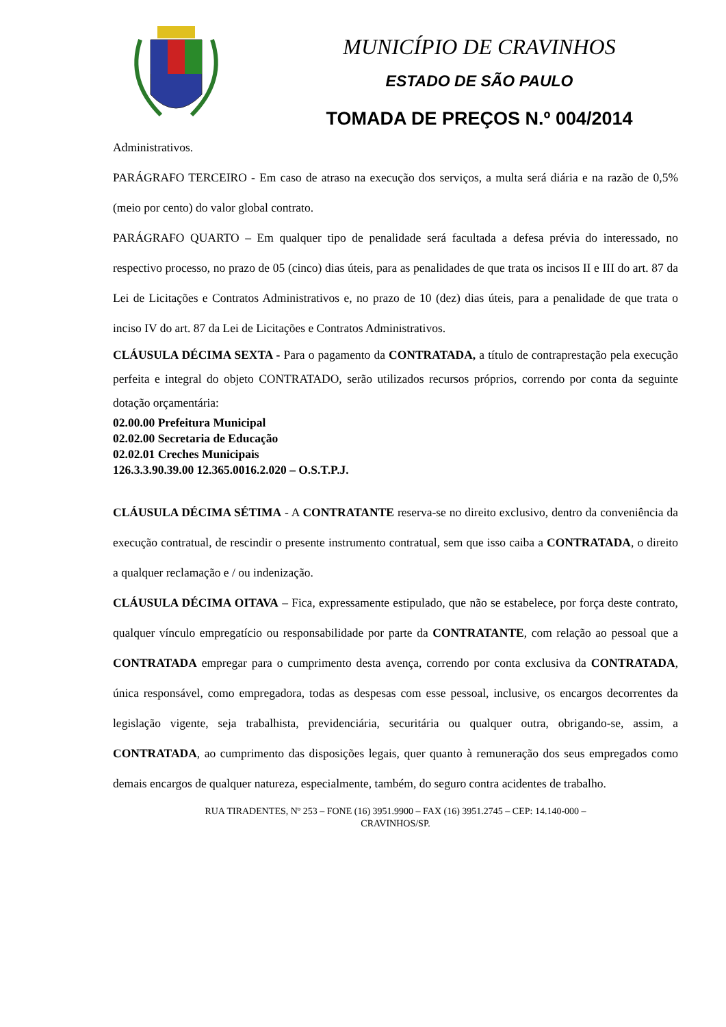MUNICÍPIO DE CRAVINHOS
ESTADO DE SÃO PAULO
TOMADA DE PREÇOS N.º 004/2014
Administrativos.
PARÁGRAFO TERCEIRO - Em caso de atraso na execução dos serviços, a multa será diária e na razão de 0,5% (meio por cento) do valor global contrato.
PARÁGRAFO QUARTO – Em qualquer tipo de penalidade será facultada a defesa prévia do interessado, no respectivo processo, no prazo de 05 (cinco) dias úteis, para as penalidades de que trata os incisos II e III do art. 87 da Lei de Licitações e Contratos Administrativos e, no prazo de 10 (dez) dias úteis, para a penalidade de que trata o inciso IV do art. 87 da Lei de Licitações e Contratos Administrativos.
CLÁUSULA DÉCIMA SEXTA - Para o pagamento da CONTRATADA, a título de contraprestação pela execução perfeita e integral do objeto CONTRATADO, serão utilizados recursos próprios, correndo por conta da seguinte dotação orçamentária:
02.00.00 Prefeitura Municipal
02.02.00 Secretaria de Educação
02.02.01 Creches Municipais
126.3.3.90.39.00 12.365.0016.2.020 – O.S.T.P.J.
CLÁUSULA DÉCIMA SÉTIMA - A CONTRATANTE reserva-se no direito exclusivo, dentro da conveniência da execução contratual, de rescindir o presente instrumento contratual, sem que isso caiba a CONTRATADA, o direito a qualquer reclamação e / ou indenização.
CLÁUSULA DÉCIMA OITAVA – Fica, expressamente estipulado, que não se estabelece, por força deste contrato, qualquer vínculo empregatício ou responsabilidade por parte da CONTRATANTE, com relação ao pessoal que a CONTRATADA empregar para o cumprimento desta avença, correndo por conta exclusiva da CONTRATADA, única responsável, como empregadora, todas as despesas com esse pessoal, inclusive, os encargos decorrentes da legislação vigente, seja trabalhista, previdenciária, securitária ou qualquer outra, obrigando-se, assim, a CONTRATADA, ao cumprimento das disposições legais, quer quanto à remuneração dos seus empregados como demais encargos de qualquer natureza, especialmente, também, do seguro contra acidentes de trabalho.
RUA TIRADENTES, Nº 253 – FONE (16) 3951.9900 – FAX (16) 3951.2745 – CEP: 14.140-000 –
CRAVINHOS/SP.